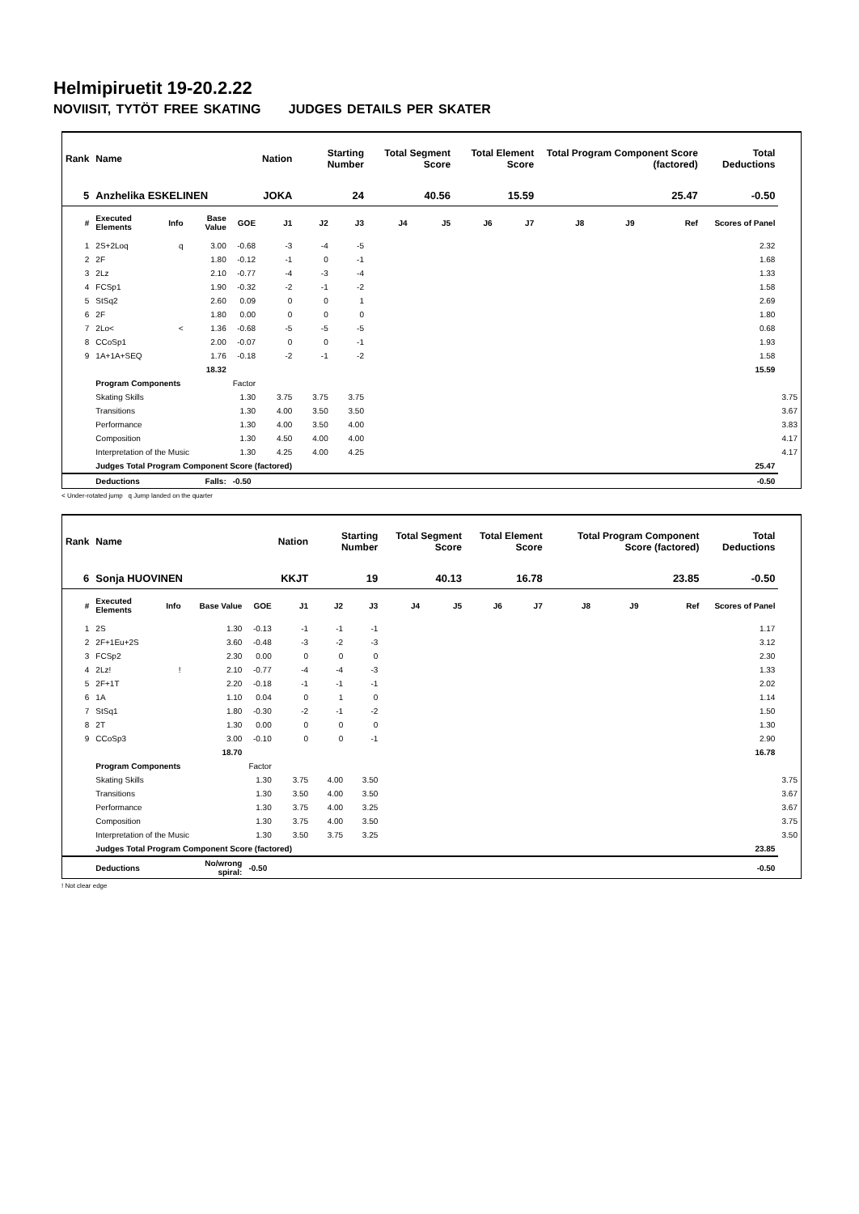Helmipiruetit 19-20.2.22
NOVIISIT, TYTÖT FREE SKATING JUDGES DETAILS PER SKATER
| Rank | Name | | | | Nation | Starting Number | | Total Segment Score | | Total Element Score | | Total Program Component Score (factored) | | | Total Deductions | |
| --- | --- | --- | --- | --- | --- | --- | --- | --- | --- | --- | --- | --- | --- | --- | --- | --- |
| 5 | Anzhelika ESKELINEN | | | | JOKA | 24 | | 40.56 | | 15.59 | | 25.47 | | | -0.50 | |
| # | Executed Elements | Info | Base Value | GOE | J1 | J2 | J3 | J4 | J5 | J6 | J7 | J8 | J9 | Ref | Scores of Panel | |
| 1 | 2S+2Loq | q | 3.00 | -0.68 | -3 | -4 | -5 | | | | | | | | 2.32 | |
| 2 | 2F | | 1.80 | -0.12 | -1 | 0 | -1 | | | | | | | | 1.68 | |
| 3 | 2Lz | | 2.10 | -0.77 | -4 | -3 | -4 | | | | | | | | 1.33 | |
| 4 | FCSp1 | | 1.90 | -0.32 | -2 | -1 | -2 | | | | | | | | 1.58 | |
| 5 | StSq2 | | 2.60 | 0.09 | 0 | 0 | 1 | | | | | | | | 2.69 | |
| 6 | 2F | | 1.80 | 0.00 | 0 | 0 | 0 | | | | | | | | 1.80 | |
| 7 | 2Lo< | < | 1.36 | -0.68 | -5 | -5 | -5 | | | | | | | | 0.68 | |
| 8 | CCoSp1 | | 2.00 | -0.07 | 0 | 0 | -1 | | | | | | | | 1.93 | |
| 9 | 1A+1A+SEQ | | 1.76 | -0.18 | -2 | -1 | -2 | | | | | | | | 1.58 | |
| | | | 18.32 | | | | | | | | | | | | 15.59 | |
| | Program Components | | | Factor | | | | | | | | | | | | |
| | Skating Skills | | | 1.30 | 3.75 | 3.75 | 3.75 | | | | | | | | | 3.75 |
| | Transitions | | | 1.30 | 4.00 | 3.50 | 3.50 | | | | | | | | | 3.67 |
| | Performance | | | 1.30 | 4.00 | 3.50 | 4.00 | | | | | | | | | 3.83 |
| | Composition | | | 1.30 | 4.50 | 4.00 | 4.00 | | | | | | | | | 4.17 |
| | Interpretation of the Music | | | 1.30 | 4.25 | 4.00 | 4.25 | | | | | | | | | 4.17 |
| | Judges Total Program Component Score (factored) | | | | | | | | | | | | | | 25.47 | |
| | Deductions | | Falls: | -0.50 | | | | | | | | | | | -0.50 | |
< Under-rotated jump q Jump landed on the quarter
| Rank | Name | | | | Nation | Starting Number | | Total Segment Score | | Total Element Score | | Total Program Component Score (factored) | | | Total Deductions | |
| --- | --- | --- | --- | --- | --- | --- | --- | --- | --- | --- | --- | --- | --- | --- | --- | --- |
| 6 | Sonja HUOVINEN | | | | KKJT | 19 | | 40.13 | | 16.78 | | 23.85 | | | -0.50 | |
| # | Executed Elements | Info | Base Value | GOE | J1 | J2 | J3 | J4 | J5 | J6 | J7 | J8 | J9 | Ref | Scores of Panel | |
| 1 | 2S | | 1.30 | -0.13 | -1 | -1 | -1 | | | | | | | | 1.17 | |
| 2 | 2F+1Eu+2S | | 3.60 | -0.48 | -3 | -2 | -3 | | | | | | | | 3.12 | |
| 3 | FCSp2 | | 2.30 | 0.00 | 0 | 0 | 0 | | | | | | | | 2.30 | |
| 4 | 2Lz! | ! | 2.10 | -0.77 | -4 | -4 | -3 | | | | | | | | 1.33 | |
| 5 | 2F+1T | | 2.20 | -0.18 | -1 | -1 | -1 | | | | | | | | 2.02 | |
| 6 | 1A | | 1.10 | 0.04 | 0 | 1 | 0 | | | | | | | | 1.14 | |
| 7 | StSq1 | | 1.80 | -0.30 | -2 | -1 | -2 | | | | | | | | 1.50 | |
| 8 | 2T | | 1.30 | 0.00 | 0 | 0 | 0 | | | | | | | | 1.30 | |
| 9 | CCoSp3 | | 3.00 | -0.10 | 0 | 0 | -1 | | | | | | | | 2.90 | |
| | | | 18.70 | | | | | | | | | | | | 16.78 | |
| | Program Components | | | Factor | | | | | | | | | | | | |
| | Skating Skills | | | 1.30 | 3.75 | 4.00 | 3.50 | | | | | | | | | 3.75 |
| | Transitions | | | 1.30 | 3.50 | 4.00 | 3.50 | | | | | | | | | 3.67 |
| | Performance | | | 1.30 | 3.75 | 4.00 | 3.25 | | | | | | | | | 3.67 |
| | Composition | | | 1.30 | 3.75 | 4.00 | 3.50 | | | | | | | | | 3.75 |
| | Interpretation of the Music | | | 1.30 | 3.50 | 3.75 | 3.25 | | | | | | | | | 3.50 |
| | Judges Total Program Component Score (factored) | | | | | | | | | | | | | | 23.85 | |
| | Deductions | | No/wrong spiral: | -0.50 | | | | | | | | | | | -0.50 | |
! Not clear edge